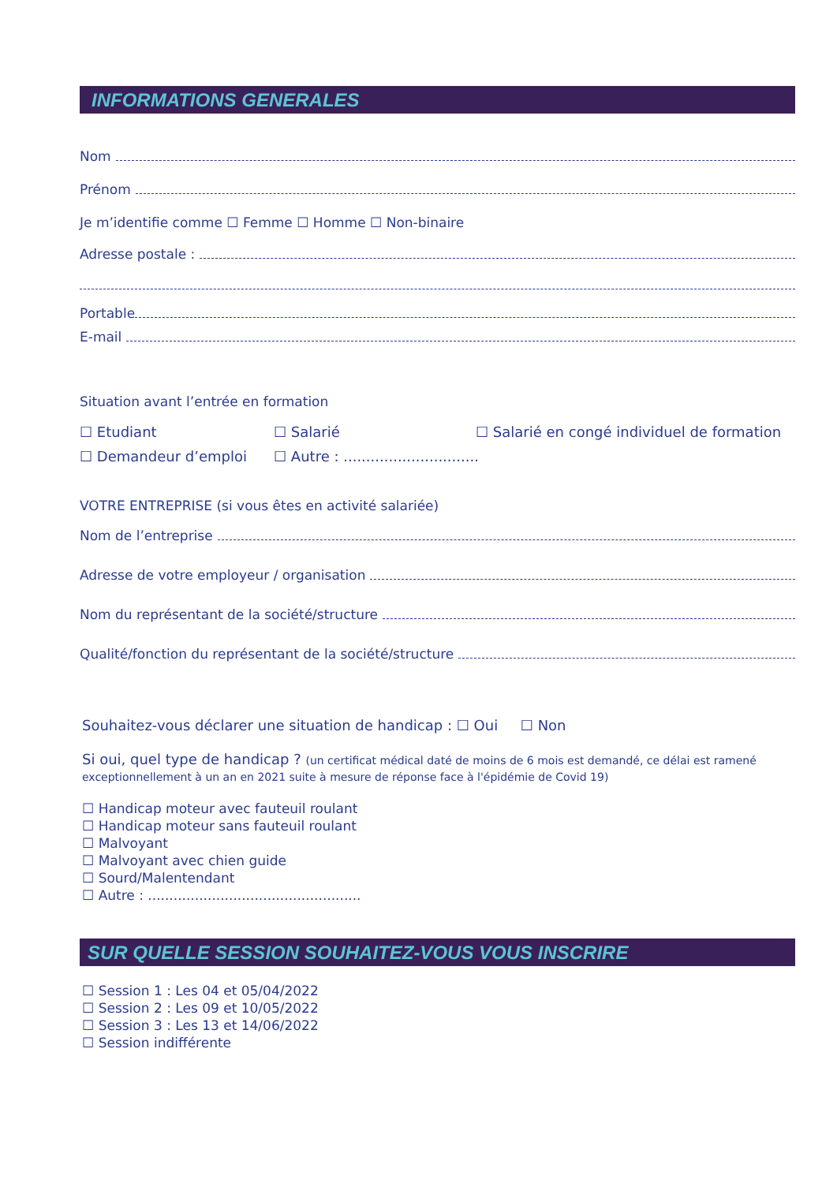INFORMATIONS GENERALES
Nom
Prénom
Je m’identifie comme ☐ Femme ☐ Homme ☐ Non-binaire
Adresse postale :
Portable
E-mail
Situation avant l’entrée en formation
☐ Etudiant ☐ Salarié ☐ Salarié en congé individuel de formation
☐ Demandeur d’emploi ☐ Autre : ..............................
VOTRE ENTREPRISE (si vous êtes en activité salariée)
Nom de l’entreprise
Adresse de votre employeur / organisation
Nom du représentant de la société/structure
Qualité/fonction du représentant de la société/structure
Souhaitez-vous déclarer une situation de handicap : ☐ Oui ☐ Non
Si oui, quel type de handicap ? (un certificat médical daté de moins de 6 mois est demandé, ce délai est ramené exceptionnellement à un an en 2021 suite à mesure de réponse face à l'épidémie de Covid 19)
☐ Handicap moteur avec fauteuil roulant
☐ Handicap moteur sans fauteuil roulant
☐ Malvoyant
☐ Malvoyant avec chien guide
☐ Sourd/Malentendant
☐ Autre : ..................................................
SUR QUELLE SESSION SOUHAITEZ-VOUS VOUS INSCRIRE
☐ Session 1 : Les 04 et 05/04/2022
☐ Session 2 : Les 09 et 10/05/2022
☐ Session 3 : Les 13 et 14/06/2022
☐ Session indifférente